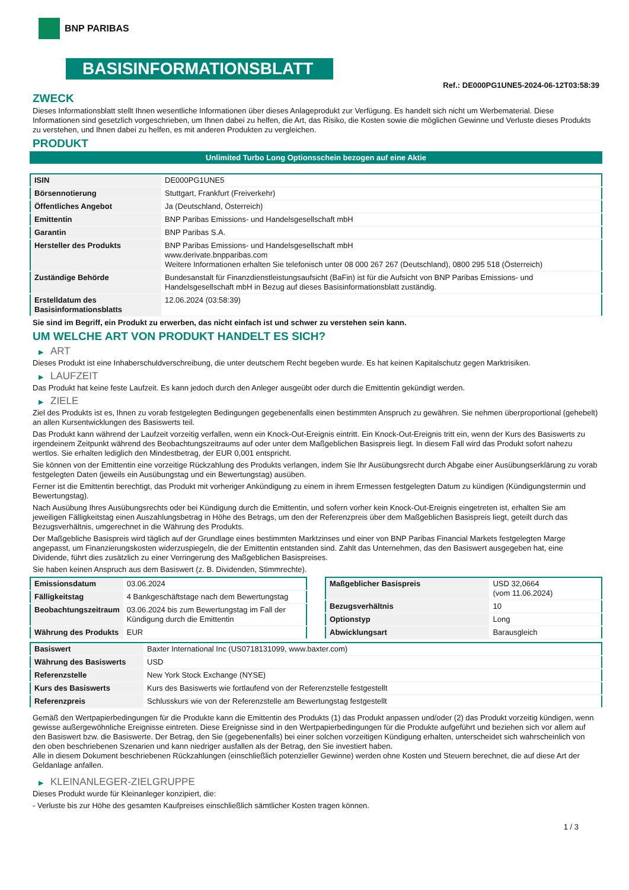BNP PARIBAS
BASISINFORMATIONSBLATT
Ref.: DE000PG1UNE5-2024-06-12T03:58:39
ZWECK
Dieses Informationsblatt stellt Ihnen wesentliche Informationen über dieses Anlageprodukt zur Verfügung. Es handelt sich nicht um Werbematerial. Diese Informationen sind gesetzlich vorgeschrieben, um Ihnen dabei zu helfen, die Art, das Risiko, die Kosten sowie die möglichen Gewinne und Verluste dieses Produkts zu verstehen, und Ihnen dabei zu helfen, es mit anderen Produkten zu vergleichen.
PRODUKT
Unlimited Turbo Long Optionsschein bezogen auf eine Aktie
| ISIN | DE000PG1UNE5 |
| Börsennotierung | Stuttgart, Frankfurt (Freiverkehr) |
| Öffentliches Angebot | Ja (Deutschland, Österreich) |
| Emittentin | BNP Paribas Emissions- und Handelsgesellschaft mbH |
| Garantin | BNP Paribas S.A. |
| Hersteller des Produkts | BNP Paribas Emissions- und Handelsgesellschaft mbH www.derivate.bnpparibas.com Weitere Informationen erhalten Sie telefonisch unter 08 000 267 267 (Deutschland), 0800 295 518 (Österreich) |
| Zuständige Behörde | Bundesanstalt für Finanzdienstleistungsaufsicht (BaFin) ist für die Aufsicht von BNP Paribas Emissions- und Handelsgesellschaft mbH in Bezug auf dieses Basisinformationsblatt zuständig. |
| Erstelldatum des Basisinformationsblatts | 12.06.2024 (03:58:39) |
Sie sind im Begriff, ein Produkt zu erwerben, das nicht einfach ist und schwer zu verstehen sein kann.
UM WELCHE ART VON PRODUKT HANDELT ES SICH?
▶ ART
Dieses Produkt ist eine Inhaberschuldverschreibung, die unter deutschem Recht begeben wurde. Es hat keinen Kapitalschutz gegen Marktrisiken.
▶ LAUFZEIT
Das Produkt hat keine feste Laufzeit. Es kann jedoch durch den Anleger ausgeübt oder durch die Emittentin gekündigt werden.
▶ ZIELE
Ziel des Produkts ist es, Ihnen zu vorab festgelegten Bedingungen gegebenenfalls einen bestimmten Anspruch zu gewähren. Sie nehmen überproportional (gehebelt) an allen Kursentwicklungen des Basiswerts teil.
Das Produkt kann während der Laufzeit vorzeitig verfallen, wenn ein Knock-Out-Ereignis eintritt. Ein Knock-Out-Ereignis tritt ein, wenn der Kurs des Basiswerts zu irgendeinem Zeitpunkt während des Beobachtungszeitraums auf oder unter dem Maßgeblichen Basispreis liegt. In diesem Fall wird das Produkt sofort nahezu wertlos. Sie erhalten lediglich den Mindestbetrag, der EUR 0,001 entspricht.
Sie können von der Emittentin eine vorzeitige Rückzahlung des Produkts verlangen, indem Sie Ihr Ausübungsrecht durch Abgabe einer Ausübungserklärung zu vorab festgelegten Daten (jeweils ein Ausübungstag und ein Bewertungstag) ausüben.
Ferner ist die Emittentin berechtigt, das Produkt mit vorheriger Ankündigung zu einem in ihrem Ermessen festgelegten Datum zu kündigen (Kündigungstermin und Bewertungstag).
Nach Ausübung Ihres Ausübungsrechts oder bei Kündigung durch die Emittentin, und sofern vorher kein Knock-Out-Ereignis eingetreten ist, erhalten Sie am jeweiligen Fälligkeitstag einen Auszahlungsbetrag in Höhe des Betrags, um den der Referenzpreis über dem Maßgeblichen Basispreis liegt, geteilt durch das Bezugsverhältnis, umgerechnet in die Währung des Produkts.
Der Maßgebliche Basispreis wird täglich auf der Grundlage eines bestimmten Marktzinses und einer von BNP Paribas Financial Markets festgelegten Marge angepasst, um Finanzierungskosten widerzuspiegeln, die der Emittentin entstanden sind. Zahlt das Unternehmen, das den Basiswert ausgegeben hat, eine Dividende, führt dies zusätzlich zu einer Verringerung des Maßgeblichen Basispreises.
Sie haben keinen Anspruch aus dem Basiswert (z. B. Dividenden, Stimmrechte).
| Emissionsdatum | 03.06.2024 |
| Fälligkeitstag | 4 Bankgeschäftstage nach dem Bewertungstag |
| Beobachtungszeitraum | 03.06.2024 bis zum Bewertungstag im Fall der Kündigung durch die Emittentin |
| Währung des Produkts | EUR |
| Maßgeblicher Basispreis | USD 32,0664 (vom 11.06.2024) |
| Bezugsverhältnis | 10 |
| Optionstyp | Long |
| Abwicklungsart | Barausgleich |
| Basiswert | Baxter International Inc (US0718131099, www.baxter.com) |
| Währung des Basiswerts | USD |
| Referenzstelle | New York Stock Exchange (NYSE) |
| Kurs des Basiswerts | Kurs des Basiswerts wie fortlaufend von der Referenzstelle festgestellt |
| Referenzpreis | Schlusskurs wie von der Referenzstelle am Bewertungstag festgestellt |
Gemäß den Wertpapierbedingungen für die Produkte kann die Emittentin des Produkts (1) das Produkt anpassen und/oder (2) das Produkt vorzeitig kündigen, wenn gewisse außergewöhnliche Ereignisse eintreten. Diese Ereignisse sind in den Wertpapierbedingungen für die Produkte aufgeführt und beziehen sich vor allem auf den Basiswert bzw. die Basiswerte. Der Betrag, den Sie (gegebenenfalls) bei einer solchen vorzeitigen Kündigung erhalten, unterscheidet sich wahrscheinlich von den oben beschriebenen Szenarien und kann niedriger ausfallen als der Betrag, den Sie investiert haben.
Alle in diesem Dokument beschriebenen Rückzahlungen (einschließlich potenzieller Gewinne) werden ohne Kosten und Steuern berechnet, die auf diese Art der Geldanlage anfallen.
▶ KLEINANLEGER-ZIELGRUPPE
Dieses Produkt wurde für Kleinanleger konzipiert, die:
- Verluste bis zur Höhe des gesamten Kaufpreises einschließlich sämtlicher Kosten tragen können.
1 / 3